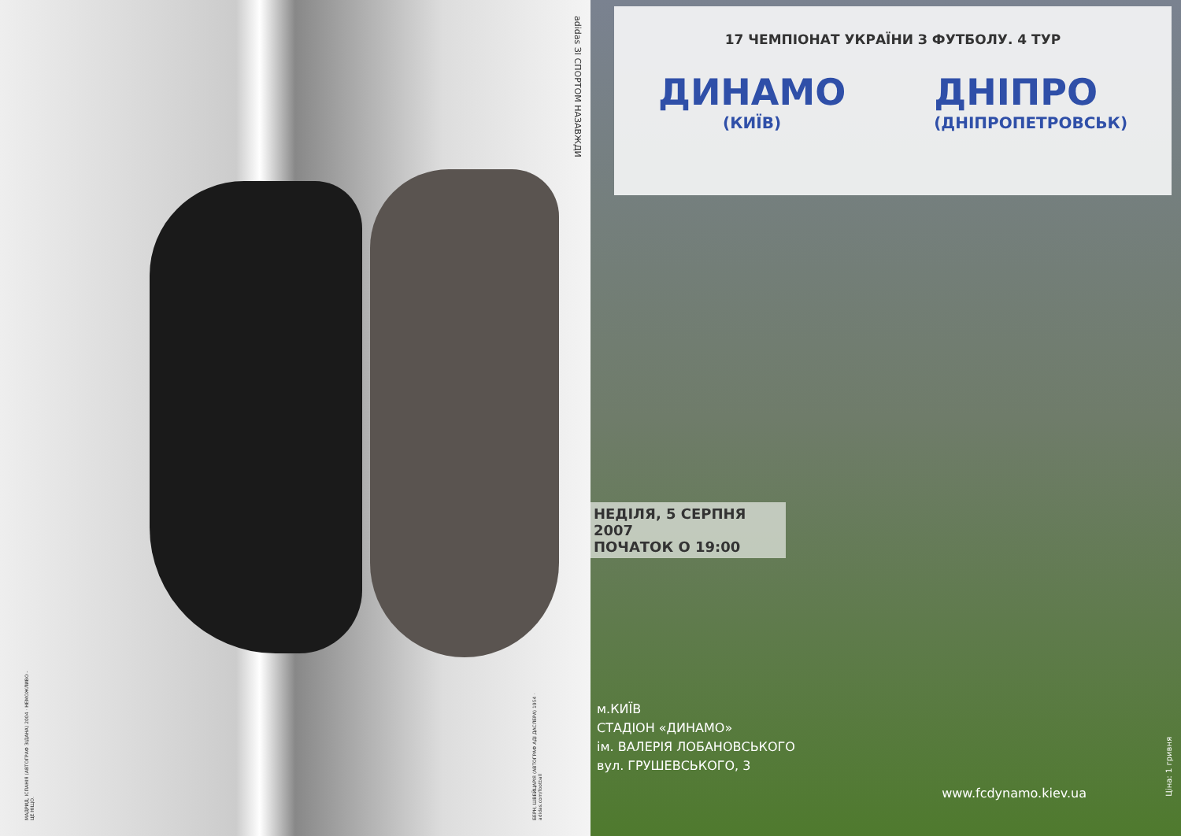adidas ЗІ СПОРТОМ НАЗАВЖДИ
МАДРИД, ІСПАНІЯ (АВТОГРАФ ЗІДАНА) 2004 · НЕМОЖЛИВО - ЦЕ НІЩО.
БЕРН, ШВЕЙЦАРІЯ (АВТОГРАФ АДІ ДАСЛЕРА) 1954 · adidas.com/football
17 ЧЕМПІОНАТ УКРАЇНИ З ФУТБОЛУ. 4 ТУР
ДИНАМО
(КИЇВ)
ДНІПРО
(ДНІПРОПЕТРОВСЬК)
НЕДІЛЯ, 5 СЕРПНЯ 2007
ПОЧАТОК О 19:00
м.КИЇВ
СТАДІОН «ДИНАМО»
ім. ВАЛЕРІЯ ЛОБАНОВСЬКОГО
вул. ГРУШЕВСЬКОГО, 3
www.fcdynamo.kiev.ua
Ціна: 1 гривня